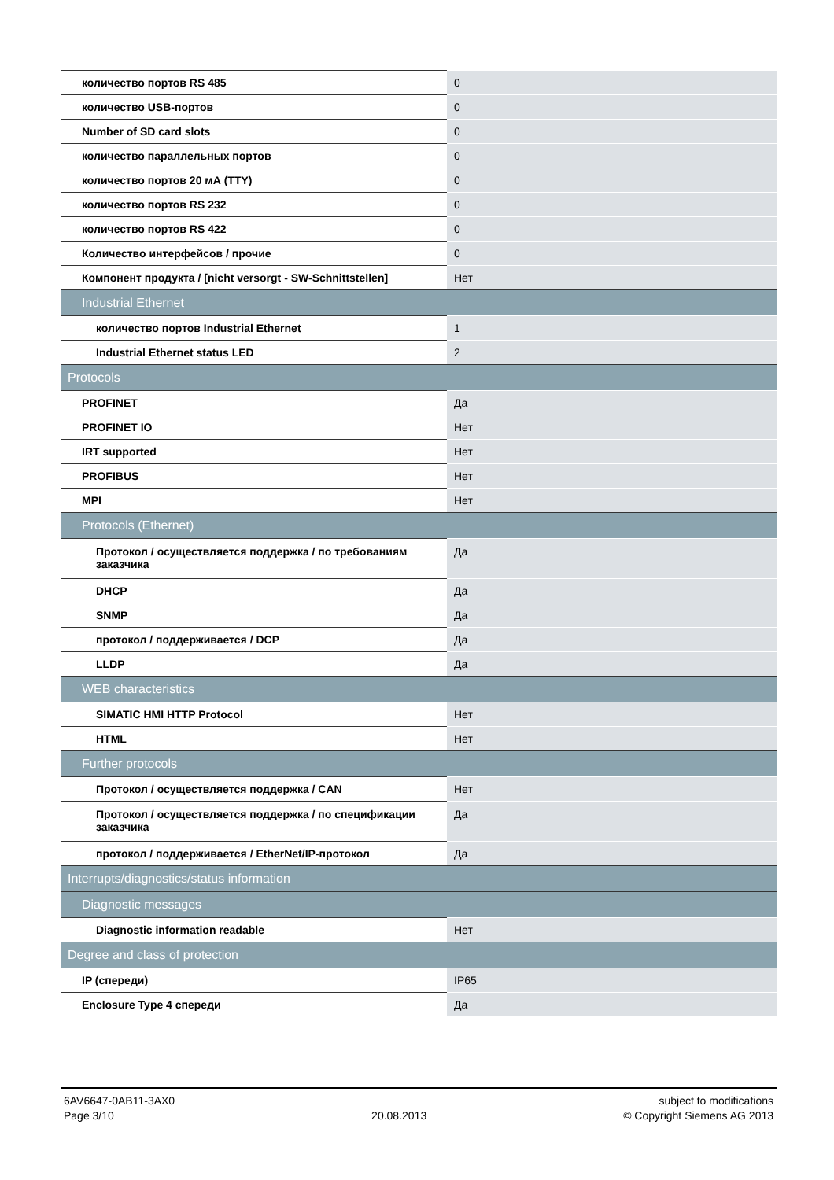| количество портов RS 485 | 0 |
| количество USB-портов | 0 |
| Number of SD card slots | 0 |
| количество параллельных портов | 0 |
| количество портов 20 мА (TTY) | 0 |
| количество портов RS 232 | 0 |
| количество портов RS 422 | 0 |
| Количество интерфейсов / прочие | 0 |
| Компонент продукта / [nicht versorgt - SW-Schnittstellen] | Нет |
| Industrial Ethernet | |
| количество портов Industrial Ethernet | 1 |
| Industrial Ethernet status LED | 2 |
| Protocols | |
| PROFINET | Да |
| PROFINET IO | Нет |
| IRT supported | Нет |
| PROFIBUS | Нет |
| MPI | Нет |
| Protocols (Ethernet) | |
| Протокол / осуществляется поддержка / по требованиям заказчика | Да |
| DHCP | Да |
| SNMP | Да |
| протокол / поддерживается / DCP | Да |
| LLDP | Да |
| WEB characteristics | |
| SIMATIC HMI HTTP Protocol | Нет |
| HTML | Нет |
| Further protocols | |
| Протокол / осуществляется поддержка / CAN | Нет |
| Протокол / осуществляется поддержка / по спецификации заказчика | Да |
| протокол / поддерживается / EtherNet/IP-протокол | Да |
| Interrupts/diagnostics/status information | |
| Diagnostic messages | |
| Diagnostic information readable | Нет |
| Degree and class of protection | |
| IP (спереди) | IP65 |
| Enclosure Type 4 спереди | Да |
6AV6647-0AB11-3AX0
Page 3/10
20.08.2013 subject to modifications
© Copyright Siemens AG 2013